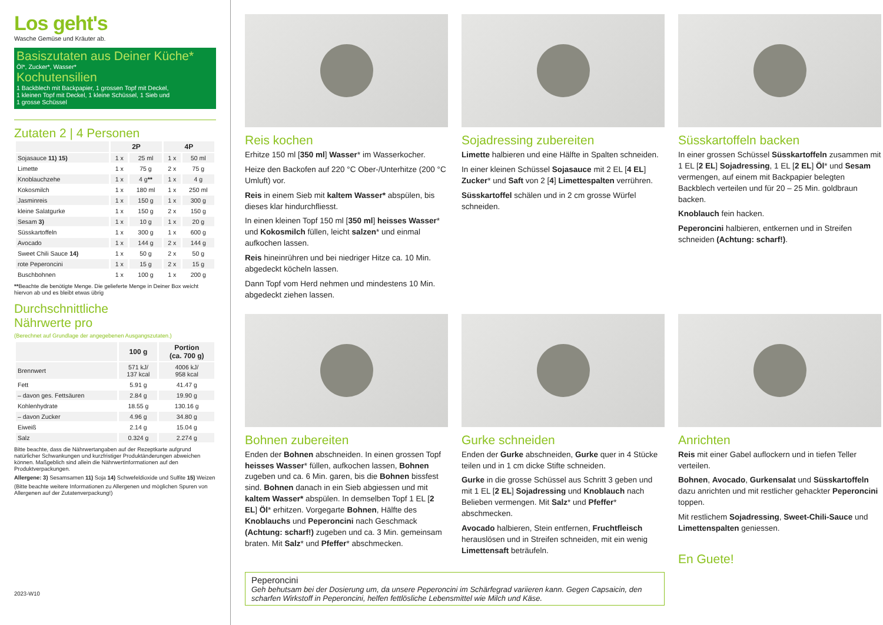Los geht's
Wasche Gemüse und Kräuter ab.
Basiszutaten aus Deiner Küche*
Öl*, Zucker*, Wasser*
Kochutensilien
1 Backblech mit Backpapier, 1 grossen Topf mit Deckel,
1 kleinen Topf mit Deckel, 1 kleine Schüssel, 1 Sieb und
1 grosse Schüssel
Zutaten 2 | 4 Personen
| | 2P | | 4P | |
| --- | --- | --- | --- | --- |
| Sojasauce 11) 15) | 1 x | 25 ml | 1 x | 50 ml |
| Limette | 1 x | 75 g | 2 x | 75 g |
| Knoblauchzehe | 1 x | 4 g ** | 1 x | 4 g |
| Kokosmilch | 1 x | 180 ml | 1 x | 250 ml |
| Jasminreis | 1 x | 150 g | 1 x | 300 g |
| kleine Salatgurke | 1 x | 150 g | 2 x | 150 g |
| Sesam 3) | 1 x | 10 g | 1 x | 20 g |
| Süsskartoffeln | 1 x | 300 g | 1 x | 600 g |
| Avocado | 1 x | 144 g | 2 x | 144 g |
| Sweet Chili Sauce 14) | 1 x | 50 g | 2 x | 50 g |
| rote Peperoncini | 1 x | 15 g | 2 x | 15 g |
| Buschbohnen | 1 x | 100 g | 1 x | 200 g |
**Beachte die benötigte Menge. Die gelieferte Menge in Deiner Box weicht hiervon ab und es bleibt etwas übrig
Durchschnittliche
Nährwerte pro
(Berechnet auf Grundlage der angegebenen Ausgangszutaten.)
| | 100 g | Portion (ca. 700 g) |
| --- | --- | --- |
| Brennwert | 571 kJ/ 137 kcal | 4006 kJ/ 958 kcal |
| Fett | 5.91 g | 41.47 g |
| – davon ges. Fettsäuren | 2.84 g | 19.90 g |
| Kohlenhydrate | 18.55 g | 130.16 g |
| – davon Zucker | 4.96 g | 34.80 g |
| Eiweiß | 2.14 g | 15.04 g |
| Salz | 0.324 g | 2.274 g |
Bitte beachte, dass die Nährwertangaben auf der Rezeptkarte aufgrund natürlicher Schwankungen und kurzfristiger Produktänderungen abweichen können. Maßgeblich sind allein die Nährwertinformationen auf den Produktverpackungen.
Allergene: 3) Sesamsamen 11) Soja 14) Schwefeldioxide und Sulfite 15) Weizen
(Bitte beachte weitere Informationen zu Allergenen und möglichen Spuren von Allergenen auf der Zutatenverpackung!)
2023-W10
Reis kochen
Erhitze 150 ml [350 ml] Wasser* im Wasserkocher.
Heize den Backofen auf 220 °C Ober-/Unterhitze (200 °C Umluft) vor.
Reis in einem Sieb mit kaltem Wasser* abspülen, bis dieses klar hindurchfliesst.
In einen kleinen Topf 150 ml [350 ml] heisses Wasser* und Kokosmilch füllen, leicht salzen* und einmal aufkochen lassen.
Reis hineinrühren und bei niedriger Hitze ca. 10 Min. abgedeckt köcheln lassen.
Dann Topf vom Herd nehmen und mindestens 10 Min. abgedeckt ziehen lassen.
Sojadressing zubereiten
Limette halbieren und eine Hälfte in Spalten schneiden.
In einer kleinen Schüssel Sojasauce mit 2 EL [4 EL] Zucker* und Saft von 2 [4] Limettespalten verrühren.
Süsskartoffel schälen und in 2 cm grosse Würfel schneiden.
Süsskartoffeln backen
In einer grossen Schüssel Süsskartoffeln zusammen mit 1 EL [2 EL] Sojadressing, 1 EL [2 EL] Öl* und Sesam vermengen, auf einem mit Backpapier belegten Backblech verteilen und für 20 – 25 Min. goldbraun backen.
Knoblauch fein hacken.
Peperoncini halbieren, entkernen und in Streifen schneiden (Achtung: scharf!).
Bohnen zubereiten
Enden der Bohnen abschneiden. In einen grossen Topf heisses Wasser* füllen, aufkochen lassen, Bohnen zugeben und ca. 6 Min. garen, bis die Bohnen bissfest sind. Bohnen danach in ein Sieb abgiessen und mit kaltem Wasser* abspülen. In demselben Topf 1 EL [2 EL] Öl* erhitzen. Vorgegarte Bohnen, Hälfte des Knoblauchs und Peperoncini nach Geschmack (Achtung: scharf!) zugeben und ca. 3 Min. gemeinsam braten. Mit Salz* und Pfeffer* abschmecken.
Gurke schneiden
Enden der Gurke abschneiden, Gurke quer in 4 Stücke teilen und in 1 cm dicke Stifte schneiden.
Gurke in die grosse Schüssel aus Schritt 3 geben und mit 1 EL [2 EL] Sojadressing und Knoblauch nach Belieben vermengen. Mit Salz* und Pfeffer* abschmecken.
Avocado halbieren, Stein entfernen, Fruchtfleisch herauslösen und in Streifen schneiden, mit ein wenig Limettensaft beträufeln.
Anrichten
Reis mit einer Gabel auflockern und in tiefen Teller verteilen.
Bohnen, Avocado, Gurkensalat und Süsskartoffeln dazu anrichten und mit restlicher gehackter Peperoncini toppen.
Mit restlichem Sojadressing, Sweet-Chili-Sauce und Limettenspalten geniessen.
En Guete!
Peperoncini
Geh behutsam bei der Dosierung um, da unsere Peperoncini im Schärfegrad variieren kann. Gegen Capsaicin, den scharfen Wirkstoff in Peperoncini, helfen fettlösliche Lebensmittel wie Milch und Käse.